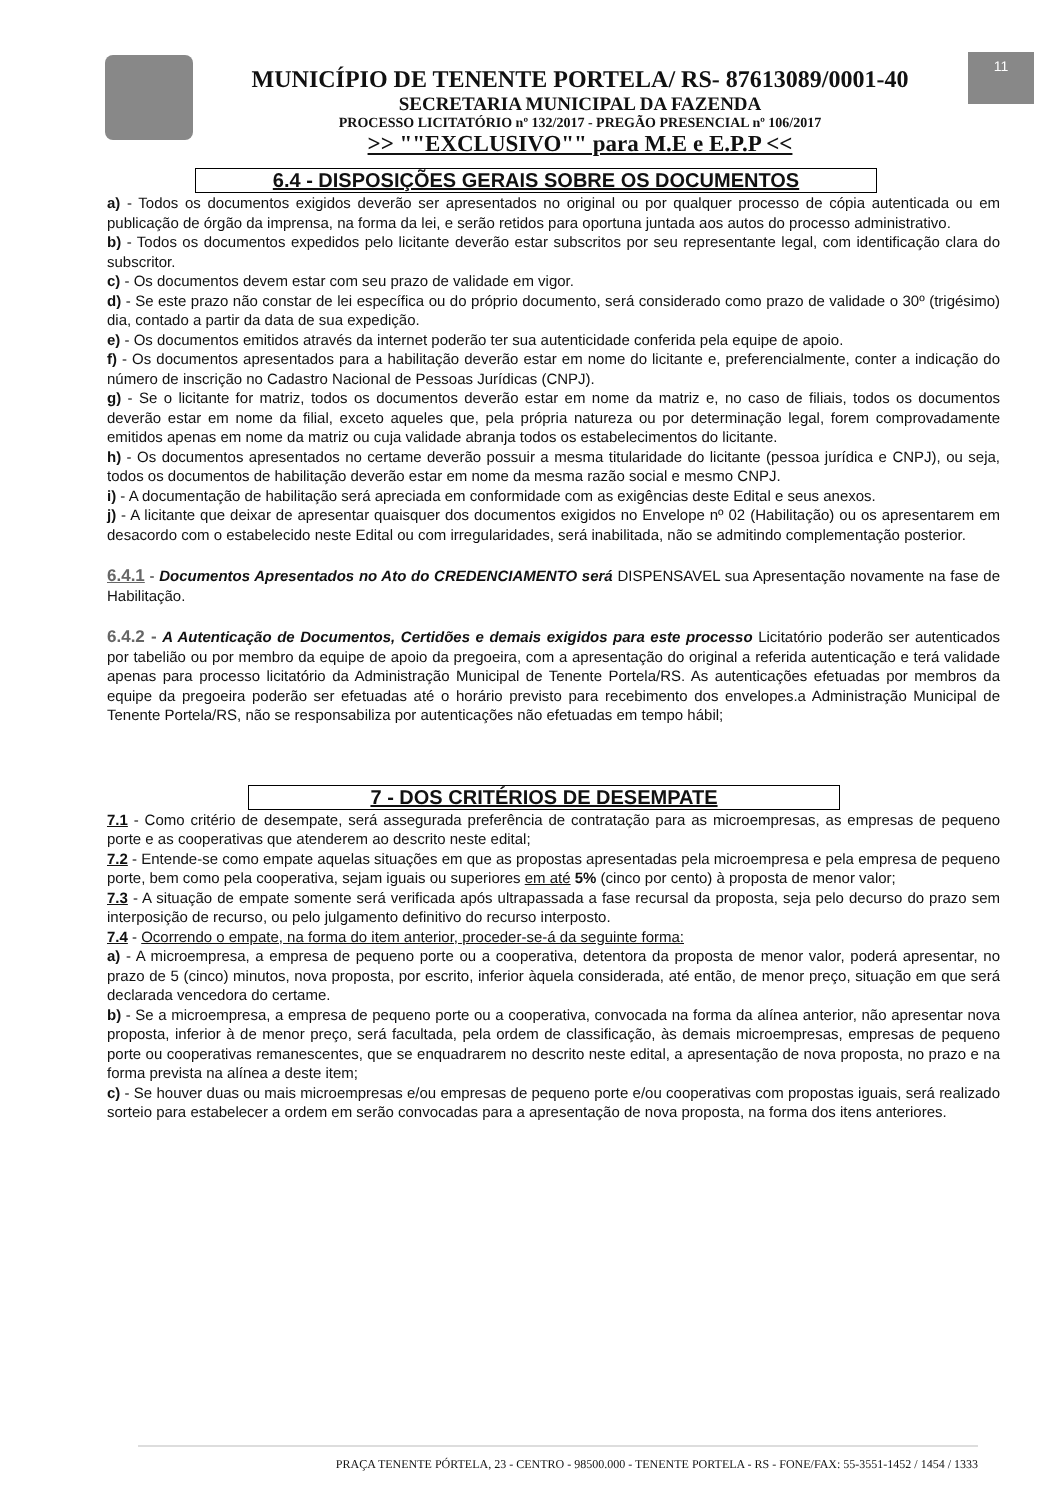11
MUNICÍPIO DE TENENTE PORTELA/ RS- 87613089/0001-40
SECRETARIA MUNICIPAL DA FAZENDA
PROCESSO LICITATÓRIO nº 132/2017 - PREGÃO PRESENCIAL nº 106/2017
>> ""EXCLUSIVO"" para M.E e E.P.P <<
6.4 - DISPOSIÇÕES GERAIS SOBRE OS DOCUMENTOS
a) - Todos os documentos exigidos deverão ser apresentados no original ou por qualquer processo de cópia autenticada ou em publicação de órgão da imprensa, na forma da lei, e serão retidos para oportuna juntada aos autos do processo administrativo.
b) - Todos os documentos expedidos pelo licitante deverão estar subscritos por seu representante legal, com identificação clara do subscritor.
c) - Os documentos devem estar com seu prazo de validade em vigor.
d) - Se este prazo não constar de lei específica ou do próprio documento, será considerado como prazo de validade o 30º (trigésimo) dia, contado a partir da data de sua expedição.
e) - Os documentos emitidos através da internet poderão ter sua autenticidade conferida pela equipe de apoio.
f) - Os documentos apresentados para a habilitação deverão estar em nome do licitante e, preferencialmente, conter a indicação do número de inscrição no Cadastro Nacional de Pessoas Jurídicas (CNPJ).
g) - Se o licitante for matriz, todos os documentos deverão estar em nome da matriz e, no caso de filiais, todos os documentos deverão estar em nome da filial, exceto aqueles que, pela própria natureza ou por determinação legal, forem comprovadamente emitidos apenas em nome da matriz ou cuja validade abranja todos os estabelecimentos do licitante.
h) - Os documentos apresentados no certame deverão possuir a mesma titularidade do licitante (pessoa jurídica e CNPJ), ou seja, todos os documentos de habilitação deverão estar em nome da mesma razão social e mesmo CNPJ.
i) - A documentação de habilitação será apreciada em conformidade com as exigências deste Edital e seus anexos.
j) - A licitante que deixar de apresentar quaisquer dos documentos exigidos no Envelope nº 02 (Habilitação) ou os apresentarem em desacordo com o estabelecido neste Edital ou com irregularidades, será inabilitada, não se admitindo complementação posterior.
6.4.1 - Documentos Apresentados no Ato do CREDENCIAMENTO será DISPENSAVEL sua Apresentação novamente na fase de Habilitação.
6.4.2 - A Autenticação de Documentos, Certidões e demais exigidos para este processo Licitatório poderão ser autenticados por tabelião ou por membro da equipe de apoio da pregoeira, com a apresentação do original a referida autenticação e terá validade apenas para processo licitatório da Administração Municipal de Tenente Portela/RS. As autenticações efetuadas por membros da equipe da pregoeira poderão ser efetuadas até o horário previsto para recebimento dos envelopes.a Administração Municipal de Tenente Portela/RS, não se responsabiliza por autenticações não efetuadas em tempo hábil;
7 - DOS CRITÉRIOS DE DESEMPATE
7.1 - Como critério de desempate, será assegurada preferência de contratação para as microempresas, as empresas de pequeno porte e as cooperativas que atenderem ao descrito neste edital;
7.2 - Entende-se como empate aquelas situações em que as propostas apresentadas pela microempresa e pela empresa de pequeno porte, bem como pela cooperativa, sejam iguais ou superiores em até 5% (cinco por cento) à proposta de menor valor;
7.3 - A situação de empate somente será verificada após ultrapassada a fase recursal da proposta, seja pelo decurso do prazo sem interposição de recurso, ou pelo julgamento definitivo do recurso interposto.
7.4 - Ocorrendo o empate, na forma do item anterior, proceder-se-á da seguinte forma:
a) - A microempresa, a empresa de pequeno porte ou a cooperativa, detentora da proposta de menor valor, poderá apresentar, no prazo de 5 (cinco) minutos, nova proposta, por escrito, inferior àquela considerada, até então, de menor preço, situação em que será declarada vencedora do certame.
b) - Se a microempresa, a empresa de pequeno porte ou a cooperativa, convocada na forma da alínea anterior, não apresentar nova proposta, inferior à de menor preço, será facultada, pela ordem de classificação, às demais microempresas, empresas de pequeno porte ou cooperativas remanescentes, que se enquadrarem no descrito neste edital, a apresentação de nova proposta, no prazo e na forma prevista na alínea a deste item;
c) - Se houver duas ou mais microempresas e/ou empresas de pequeno porte e/ou cooperativas com propostas iguais, será realizado sorteio para estabelecer a ordem em serão convocadas para a apresentação de nova proposta, na forma dos itens anteriores.
PRAÇA TENENTE PÓRTELA, 23 - CENTRO - 98500.000 - TENENTE PORTELA - RS - FONE/FAX: 55-3551-1452 / 1454 / 1333